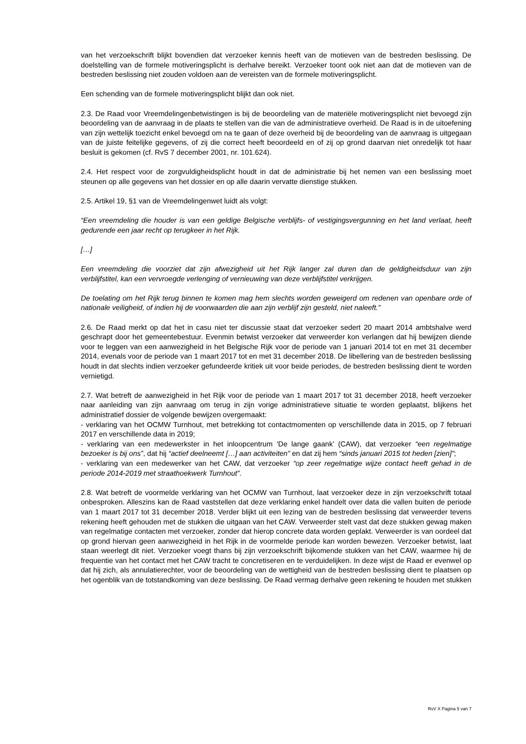van het verzoekschrift blijkt bovendien dat verzoeker kennis heeft van de motieven van de bestreden beslissing. De doelstelling van de formele motiveringsplicht is derhalve bereikt. Verzoeker toont ook niet aan dat de motieven van de bestreden beslissing niet zouden voldoen aan de vereisten van de formele motiveringsplicht.
Een schending van de formele motiveringsplicht blijkt dan ook niet.
2.3. De Raad voor Vreemdelingenbetwistingen is bij de beoordeling van de materiële motiveringsplicht niet bevoegd zijn beoordeling van de aanvraag in de plaats te stellen van die van de administratieve overheid. De Raad is in de uitoefening van zijn wettelijk toezicht enkel bevoegd om na te gaan of deze overheid bij de beoordeling van de aanvraag is uitgegaan van de juiste feitelijke gegevens, of zij die correct heeft beoordeeld en of zij op grond daarvan niet onredelijk tot haar besluit is gekomen (cf. RvS 7 december 2001, nr. 101.624).
2.4. Het respect voor de zorgvuldigheidsplicht houdt in dat de administratie bij het nemen van een beslissing moet steunen op alle gegevens van het dossier en op alle daarin vervatte dienstige stukken.
2.5. Artikel 19, §1 van de Vreemdelingenwet luidt als volgt:
“Een vreemdeling die houder is van een geldige Belgische verblijfs- of vestigingsvergunning en het land verlaat, heeft gedurende een jaar recht op terugkeer in het Rijk.
[…]
Een vreemdeling die voorziet dat zijn afwezigheid uit het Rijk langer zal duren dan de geldigheidsduur van zijn verblijfstitel, kan een vervroegde verlenging of vernieuwing van deze verblijfstitel verkrijgen.
De toelating om het Rijk terug binnen te komen mag hem slechts worden geweigerd om redenen van openbare orde of nationale veiligheid, of indien hij de voorwaarden die aan zijn verblijf zijn gesteld, niet naleeft.”
2.6. De Raad merkt op dat het in casu niet ter discussie staat dat verzoeker sedert 20 maart 2014 ambtshalve werd geschrapt door het gemeentebestuur. Evenmin betwist verzoeker dat verweerder kon verlangen dat hij bewijzen diende voor te leggen van een aanwezigheid in het Belgische Rijk voor de periode van 1 januari 2014 tot en met 31 december 2014, evenals voor de periode van 1 maart 2017 tot en met 31 december 2018. De libellering van de bestreden beslissing houdt in dat slechts indien verzoeker gefundeerde kritiek uit voor beide periodes, de bestreden beslissing dient te worden vernietigd.
2.7. Wat betreft de aanwezigheid in het Rijk voor de periode van 1 maart 2017 tot 31 december 2018, heeft verzoeker naar aanleiding van zijn aanvraag om terug in zijn vorige administratieve situatie te worden geplaatst, blijkens het administratief dossier de volgende bewijzen overgemaakt:
- verklaring van het OCMW Turnhout, met betrekking tot contactmomenten op verschillende data in 2015, op 7 februari 2017 en verschillende data in 2019;
- verklaring van een medewerkster in het inloopcentrum ‘De lange gaank’ (CAW), dat verzoeker “een regelmatige bezoeker is bij ons”, dat hij “actief deelneemt […] aan activiteiten” en dat zij hem “sinds januari 2015 tot heden [zien]”;
- verklaring van een medewerker van het CAW, dat verzoeker “op zeer regelmatige wijze contact heeft gehad in de periode 2014-2019 met straathoekwerk Turnhout”.
2.8. Wat betreft de voormelde verklaring van het OCMW van Turnhout, laat verzoeker deze in zijn verzoekschrift totaal onbesproken. Alleszins kan de Raad vaststellen dat deze verklaring enkel handelt over data die vallen buiten de periode van 1 maart 2017 tot 31 december 2018. Verder blijkt uit een lezing van de bestreden beslissing dat verweerder tevens rekening heeft gehouden met de stukken die uitgaan van het CAW. Verweerder stelt vast dat deze stukken gewag maken van regelmatige contacten met verzoeker, zonder dat hierop concrete data worden geplakt. Verweerder is van oordeel dat op grond hiervan geen aanwezigheid in het Rijk in de voormelde periode kan worden bewezen. Verzoeker betwist, laat staan weerlegt dit niet. Verzoeker voegt thans bij zijn verzoekschrift bijkomende stukken van het CAW, waarmee hij de frequentie van het contact met het CAW tracht te concretiseren en te verduidelijken. In deze wijst de Raad er evenwel op dat hij zich, als annulatierechter, voor de beoordeling van de wettigheid van de bestreden beslissing dient te plaatsen op het ogenblik van de totstandkoming van deze beslissing. De Raad vermag derhalve geen rekening te houden met stukken
RvV X Pagina 5 van 7